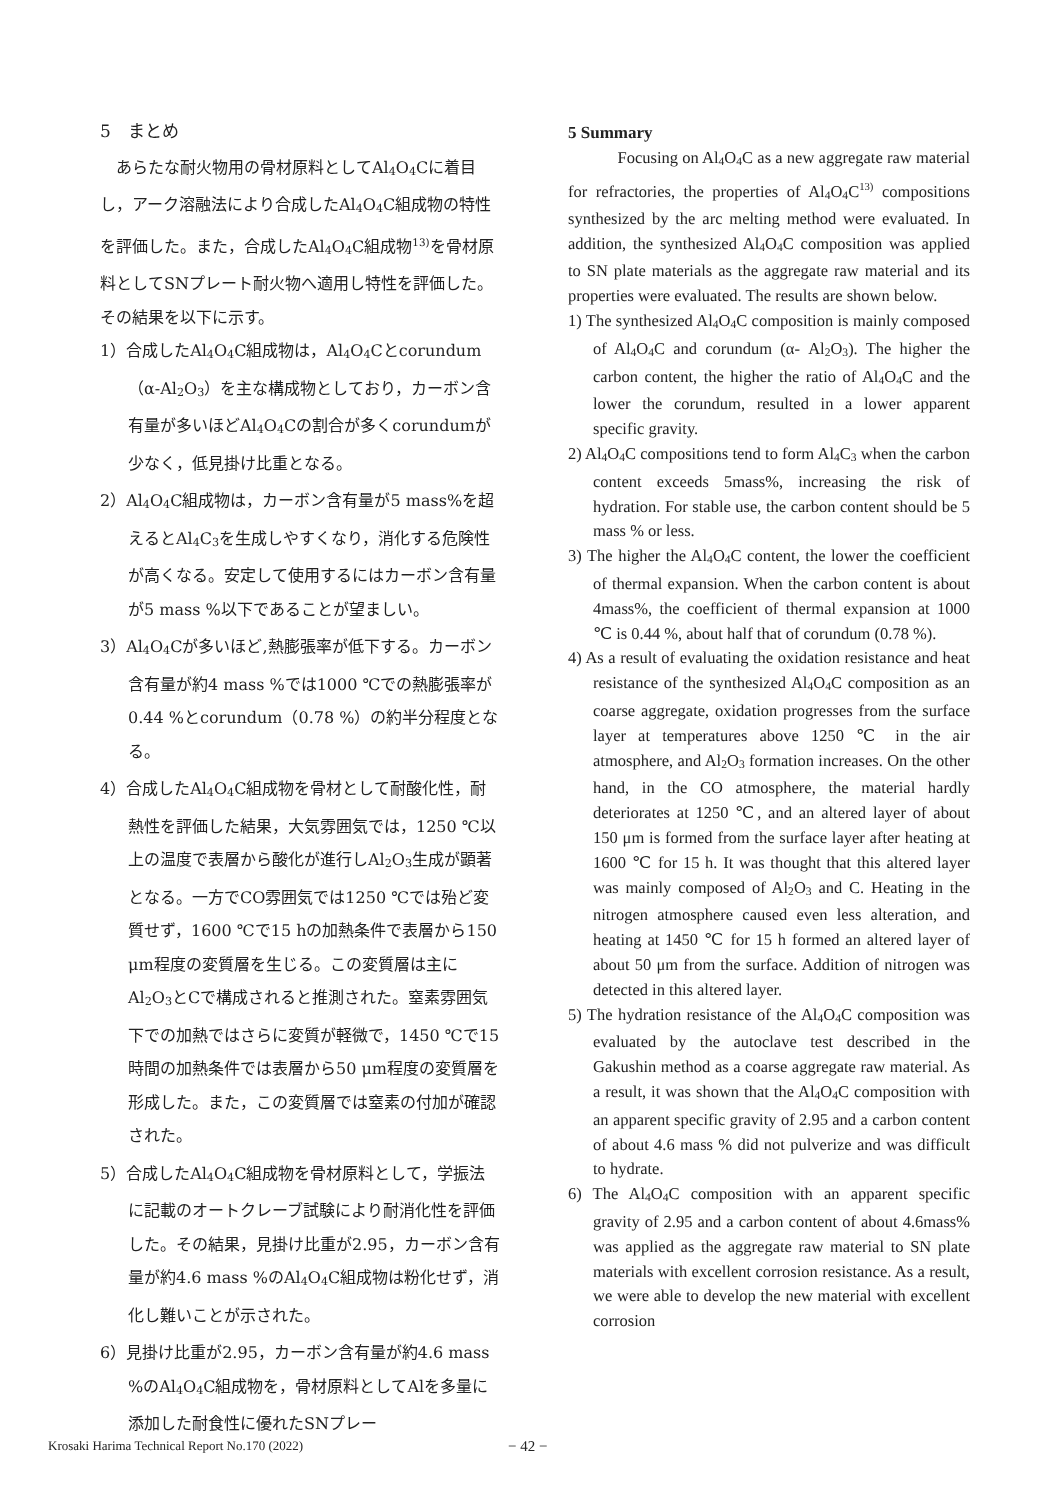5　まとめ
あらたな耐火物用の骨材原料としてAl<sub>4</sub>O<sub>4</sub>Cに着目し，アーク溶融法により合成したAl<sub>4</sub>O<sub>4</sub>C組成物の特性を評価した。また，合成したAl<sub>4</sub>O<sub>4</sub>C組成物<sup>13)</sup>を骨材原料としてSNプレート耐火物へ適用し特性を評価した。その結果を以下に示す。
1）合成したAl<sub>4</sub>O<sub>4</sub>C組成物は，Al<sub>4</sub>O<sub>4</sub>Cとcorundum（α-Al<sub>2</sub>O<sub>3</sub>）を主な構成物としており，カーボン含有量が多いほどAl<sub>4</sub>O<sub>4</sub>Cの割合が多くcorundumが少なく，低見掛け比重となる。
2）Al<sub>4</sub>O<sub>4</sub>C組成物は，カーボン含有量が5 mass%を超えるとAl<sub>4</sub>C<sub>3</sub>を生成しやすくなり，消化する危険性が高くなる。安定して使用するにはカーボン含有量が5 mass %以下であることが望ましい。
3）Al<sub>4</sub>O<sub>4</sub>Cが多いほど,熱膨張率が低下する。カーボン含有量が約4 mass %では1000 ℃での熱膨張率が0.44 %とcorundum（0.78 %）の約半分程度となる。
4）合成したAl<sub>4</sub>O<sub>4</sub>C組成物を骨材として耐酸化性，耐熱性を評価した結果，大気雰囲気では，1250 ℃以上の温度で表層から酸化が進行しAl<sub>2</sub>O<sub>3</sub>生成が顕著となる。一方でCO雰囲気では1250 ℃では殆ど変質せず，1600 ℃で15 hの加熱条件で表層から150 μm程度の変質層を生じる。この変質層は主にAl<sub>2</sub>O<sub>3</sub>とCで構成されると推測された。窒素雰囲気下での加熱ではさらに変質が軽微で，1450 ℃で15時間の加熱条件では表層から50 μm程度の変質層を形成した。また，この変質層では窒素の付加が確認された。
5）合成したAl<sub>4</sub>O<sub>4</sub>C組成物を骨材原料として，学振法に記載のオートクレーブ試験により耐消化性を評価した。その結果，見掛け比重が2.95，カーボン含有量が約4.6 mass %のAl<sub>4</sub>O<sub>4</sub>C組成物は粉化せず，消化し難いことが示された。
6）見掛け比重が2.95，カーボン含有量が約4.6 mass %のAl<sub>4</sub>O<sub>4</sub>C組成物を，骨材原料としてAlを多量に添加した耐食性に優れたSNプレー
5 Summary
Focusing on Al<sub>4</sub>O<sub>4</sub>C as a new aggregate raw material for refractories, the properties of Al<sub>4</sub>O<sub>4</sub>C<sup>13)</sup> compositions synthesized by the arc melting method were evaluated. In addition, the synthesized Al<sub>4</sub>O<sub>4</sub>C composition was applied to SN plate materials as the aggregate raw material and its properties were evaluated. The results are shown below.
1) The synthesized Al<sub>4</sub>O<sub>4</sub>C composition is mainly composed of Al<sub>4</sub>O<sub>4</sub>C and corundum (α- Al<sub>2</sub>O<sub>3</sub>). The higher the carbon content, the higher the ratio of Al<sub>4</sub>O<sub>4</sub>C and the lower the corundum, resulted in a lower apparent specific gravity.
2) Al<sub>4</sub>O<sub>4</sub>C compositions tend to form Al<sub>4</sub>C<sub>3</sub> when the carbon content exceeds 5mass%, increasing the risk of hydration. For stable use, the carbon content should be 5 mass % or less.
3) The higher the Al<sub>4</sub>O<sub>4</sub>C content, the lower the coefficient of thermal expansion. When the carbon content is about 4mass%, the coefficient of thermal expansion at 1000 ℃ is 0.44 %, about half that of corundum (0.78 %).
4) As a result of evaluating the oxidation resistance and heat resistance of the synthesized Al<sub>4</sub>O<sub>4</sub>C composition as an coarse aggregate, oxidation progresses from the surface layer at temperatures above 1250 ℃ in the air atmosphere, and Al<sub>2</sub>O<sub>3</sub> formation increases. On the other hand, in the CO atmosphere, the material hardly deteriorates at 1250 ℃, and an altered layer of about 150 μm is formed from the surface layer after heating at 1600 ℃ for 15 h. It was thought that this altered layer was mainly composed of Al<sub>2</sub>O<sub>3</sub> and C. Heating in the nitrogen atmosphere caused even less alteration, and heating at 1450 ℃ for 15 h formed an altered layer of about 50 μm from the surface. Addition of nitrogen was detected in this altered layer.
5) The hydration resistance of the Al<sub>4</sub>O<sub>4</sub>C composition was evaluated by the autoclave test described in the Gakushin method as a coarse aggregate raw material. As a result, it was shown that the Al<sub>4</sub>O<sub>4</sub>C composition with an apparent specific gravity of 2.95 and a carbon content of about 4.6 mass % did not pulverize and was difficult to hydrate.
6) The Al<sub>4</sub>O<sub>4</sub>C composition with an apparent specific gravity of 2.95 and a carbon content of about 4.6mass% was applied as the aggregate raw material to SN plate materials with excellent corrosion resistance. As a result, we were able to develop the new material with excellent corrosion
Krosaki Harima Technical Report No.170 (2022) − 42 −